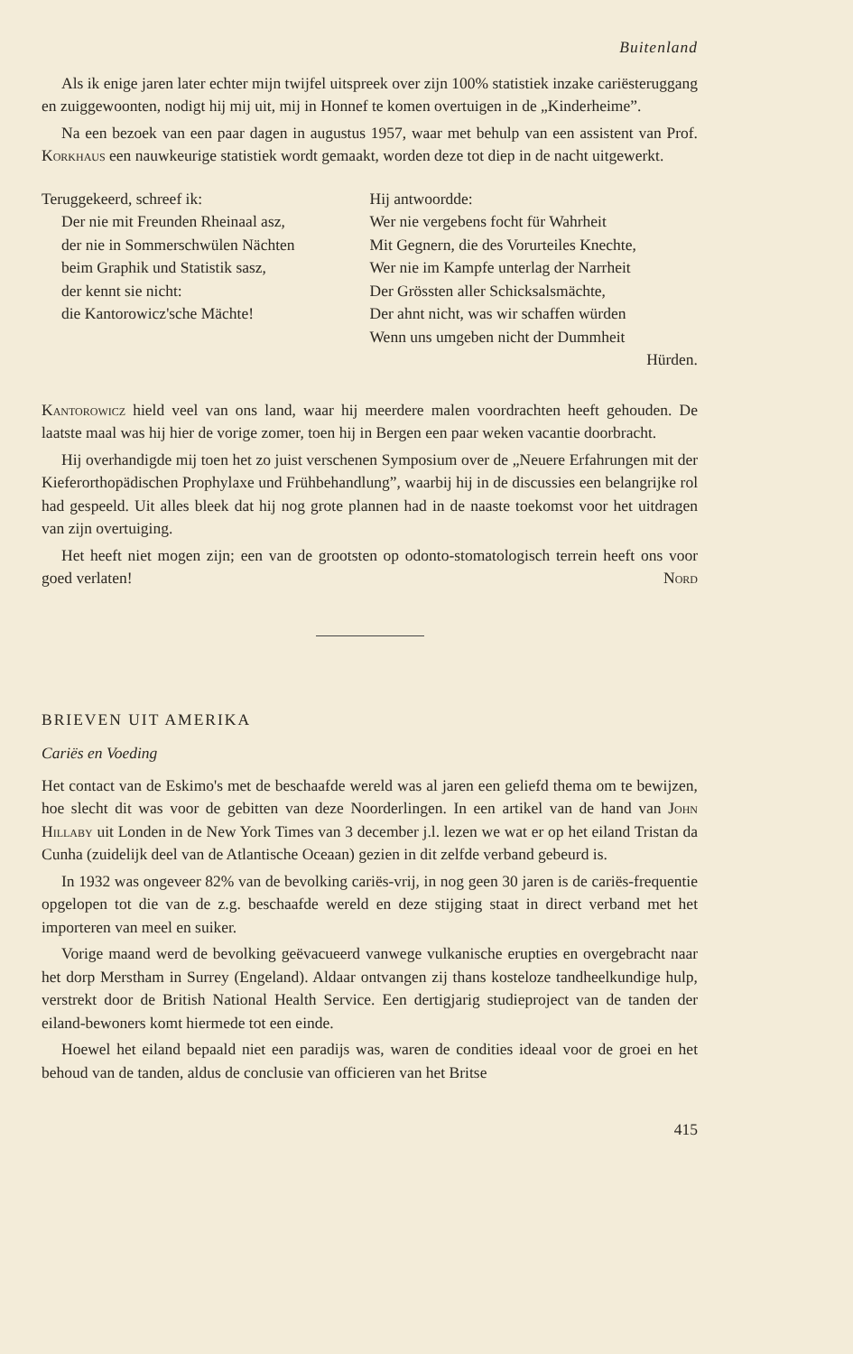Buitenland
Als ik enige jaren later echter mijn twijfel uitspreek over zijn 100% statistiek inzake cariësteruggang en zuiggewoonten, nodigt hij mij uit, mij in Honnef te komen overtuigen in de „Kinderheime”.
Na een bezoek van een paar dagen in augustus 1957, waar met behulp van een assistent van Prof. Korkhaus een nauwkeurige statistiek wordt gemaakt, worden deze tot diep in de nacht uitgewerkt.
Teruggekeerd, schreef ik:
Der nie mit Freunden Rheinaal asz,
der nie in Sommerschwülen Nächten
beim Graphik und Statistik sasz,
der kennt sie nicht:
die Kantorowicz'sche Mächte!
Hij antwoordde:
Wer nie vergebens focht für Wahrheit
Mit Gegnern, die des Vorurteiles Knechte,
Wer nie im Kampfe unterlag der Narrheit
Der Grössten aller Schicksalsmächte,
Der ahnt nicht, was wir schaffen würden
Wenn uns umgeben nicht der Dummheit
Hürden.
Kantorowicz hield veel van ons land, waar hij meerdere malen voordrachten heeft gehouden. De laatste maal was hij hier de vorige zomer, toen hij in Bergen een paar weken vacantie doorbracht.
Hij overhandigde mij toen het zo juist verschenen Symposium over de „Neuere Erfahrungen mit der Kieferorthopädischen Prophylaxe und Frühbehandlung”, waarbij hij in de discussies een belangrijke rol had gespeeld. Uit alles bleek dat hij nog grote plannen had in de naaste toekomst voor het uitdragen van zijn overtuiging.
Het heeft niet mogen zijn; een van de grootsten op odonto-stomatologisch terrein heeft ons voor goed verlaten! Nord
BRIEVEN UIT AMERIKA
Cariës en Voeding
Het contact van de Eskimo's met de beschaafde wereld was al jaren een geliefd thema om te bewijzen, hoe slecht dit was voor de gebitten van deze Noorderlingen. In een artikel van de hand van John Hillaby uit Londen in de New York Times van 3 december j.l. lezen we wat er op het eiland Tristan da Cunha (zuidelijk deel van de Atlantische Oceaan) gezien in dit zelfde verband gebeurd is.
In 1932 was ongeveer 82% van de bevolking cariës-vrij, in nog geen 30 jaren is de cariës-frequentie opgelopen tot die van de z.g. beschaafde wereld en deze stijging staat in direct verband met het importeren van meel en suiker.
Vorige maand werd de bevolking geëvacueerd vanwege vulkanische erupties en overgebracht naar het dorp Merstham in Surrey (Engeland). Aldaar ontvangen zij thans kosteloze tandheelkundige hulp, verstrekt door de British National Health Service. Een dertigjarig studieproject van de tanden der eiland-bewoners komt hiermede tot een einde.
Hoewel het eiland bepaald niet een paradijs was, waren de condities ideaal voor de groei en het behoud van de tanden, aldus de conclusie van officieren van het Britse
415